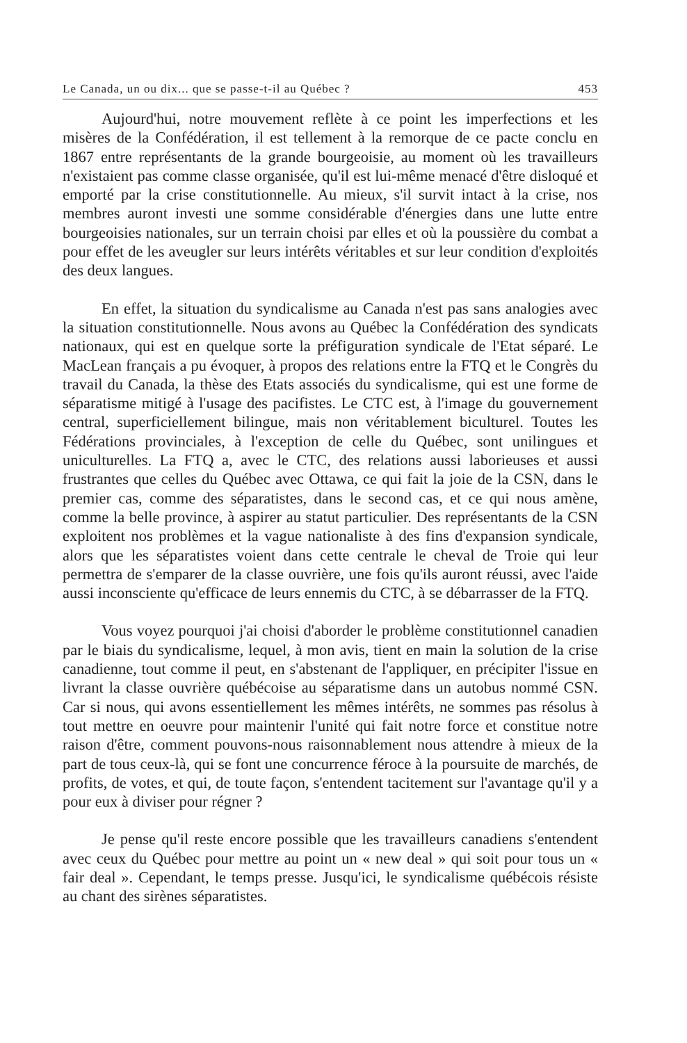Le Canada, un ou dix... que se passe-t-il au Québec ? 453
Aujourd'hui, notre mouvement reflète à ce point les imperfections et les misères de la Confédération, il est tellement à la remorque de ce pacte conclu en 1867 entre représentants de la grande bourgeoisie, au moment où les travailleurs n'existaient pas comme classe organisée, qu'il est lui-même menacé d'être disloqué et emporté par la crise constitutionnelle. Au mieux, s'il survit intact à la crise, nos membres auront investi une somme considérable d'énergies dans une lutte entre bourgeoisies nationales, sur un terrain choisi par elles et où la poussière du combat a pour effet de les aveugler sur leurs intérêts véritables et sur leur condition d'exploités des deux langues.
En effet, la situation du syndicalisme au Canada n'est pas sans analogies avec la situation constitutionnelle. Nous avons au Québec la Confédération des syndicats nationaux, qui est en quelque sorte la préfiguration syndicale de l'Etat séparé. Le MacLean français a pu évoquer, à propos des relations entre la FTQ et le Congrès du travail du Canada, la thèse des Etats associés du syndicalisme, qui est une forme de séparatisme mitigé à l'usage des pacifistes. Le CTC est, à l'image du gouvernement central, superficiellement bilingue, mais non véritablement biculturel. Toutes les Fédérations provinciales, à l'exception de celle du Québec, sont unilingues et uniculturelles. La FTQ a, avec le CTC, des relations aussi laborieuses et aussi frustrantes que celles du Québec avec Ottawa, ce qui fait la joie de la CSN, dans le premier cas, comme des séparatistes, dans le second cas, et ce qui nous amène, comme la belle province, à aspirer au statut particulier. Des représentants de la CSN exploitent nos problèmes et la vague nationaliste à des fins d'expansion syndicale, alors que les séparatistes voient dans cette centrale le cheval de Troie qui leur permettra de s'emparer de la classe ouvrière, une fois qu'ils auront réussi, avec l'aide aussi inconsciente qu'efficace de leurs ennemis du CTC, à se débarrasser de la FTQ.
Vous voyez pourquoi j'ai choisi d'aborder le problème constitutionnel canadien par le biais du syndicalisme, lequel, à mon avis, tient en main la solution de la crise canadienne, tout comme il peut, en s'abstenant de l'appliquer, en précipiter l'issue en livrant la classe ouvrière québécoise au séparatisme dans un autobus nommé CSN. Car si nous, qui avons essentiellement les mêmes intérêts, ne sommes pas résolus à tout mettre en oeuvre pour maintenir l'unité qui fait notre force et constitue notre raison d'être, comment pouvons-nous raisonnablement nous attendre à mieux de la part de tous ceux-là, qui se font une concurrence féroce à la poursuite de marchés, de profits, de votes, et qui, de toute façon, s'entendent tacitement sur l'avantage qu'il y a pour eux à diviser pour régner ?
Je pense qu'il reste encore possible que les travailleurs canadiens s'entendent avec ceux du Québec pour mettre au point un « new deal » qui soit pour tous un « fair deal ». Cependant, le temps presse. Jusqu'ici, le syndicalisme québécois résiste au chant des sirènes séparatistes.